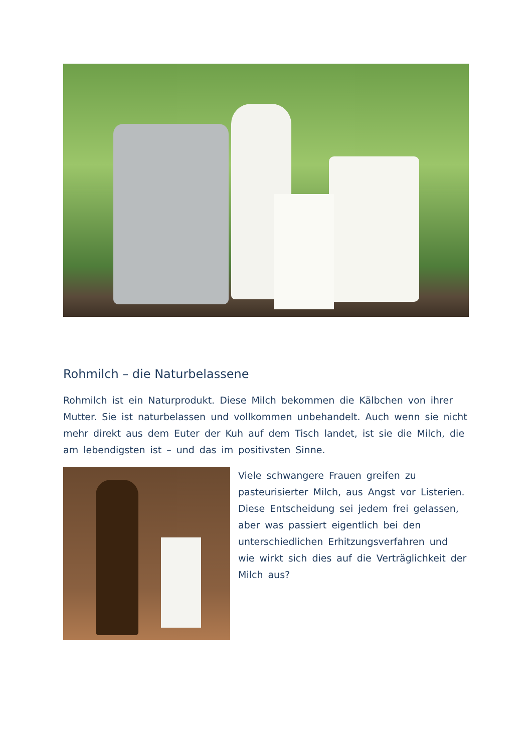Rohmilch – die Naturbelassene
Rohmilch ist ein Naturprodukt. Diese Milch bekommen die Kälbchen von ihrer Mutter. Sie ist naturbelassen und vollkommen unbehandelt. Auch wenn sie nicht mehr direkt aus dem Euter der Kuh auf dem Tisch landet, ist sie die Milch, die am lebendigsten ist – und das im positivsten Sinne.
Viele schwangere Frauen greifen zu pasteurisierter Milch, aus Angst vor Listerien. Diese Entscheidung sei jedem frei gelassen, aber was passiert eigentlich bei den unterschiedlichen Erhitzungsverfahren und wie wirkt sich dies auf die Verträglichkeit der Milch aus?